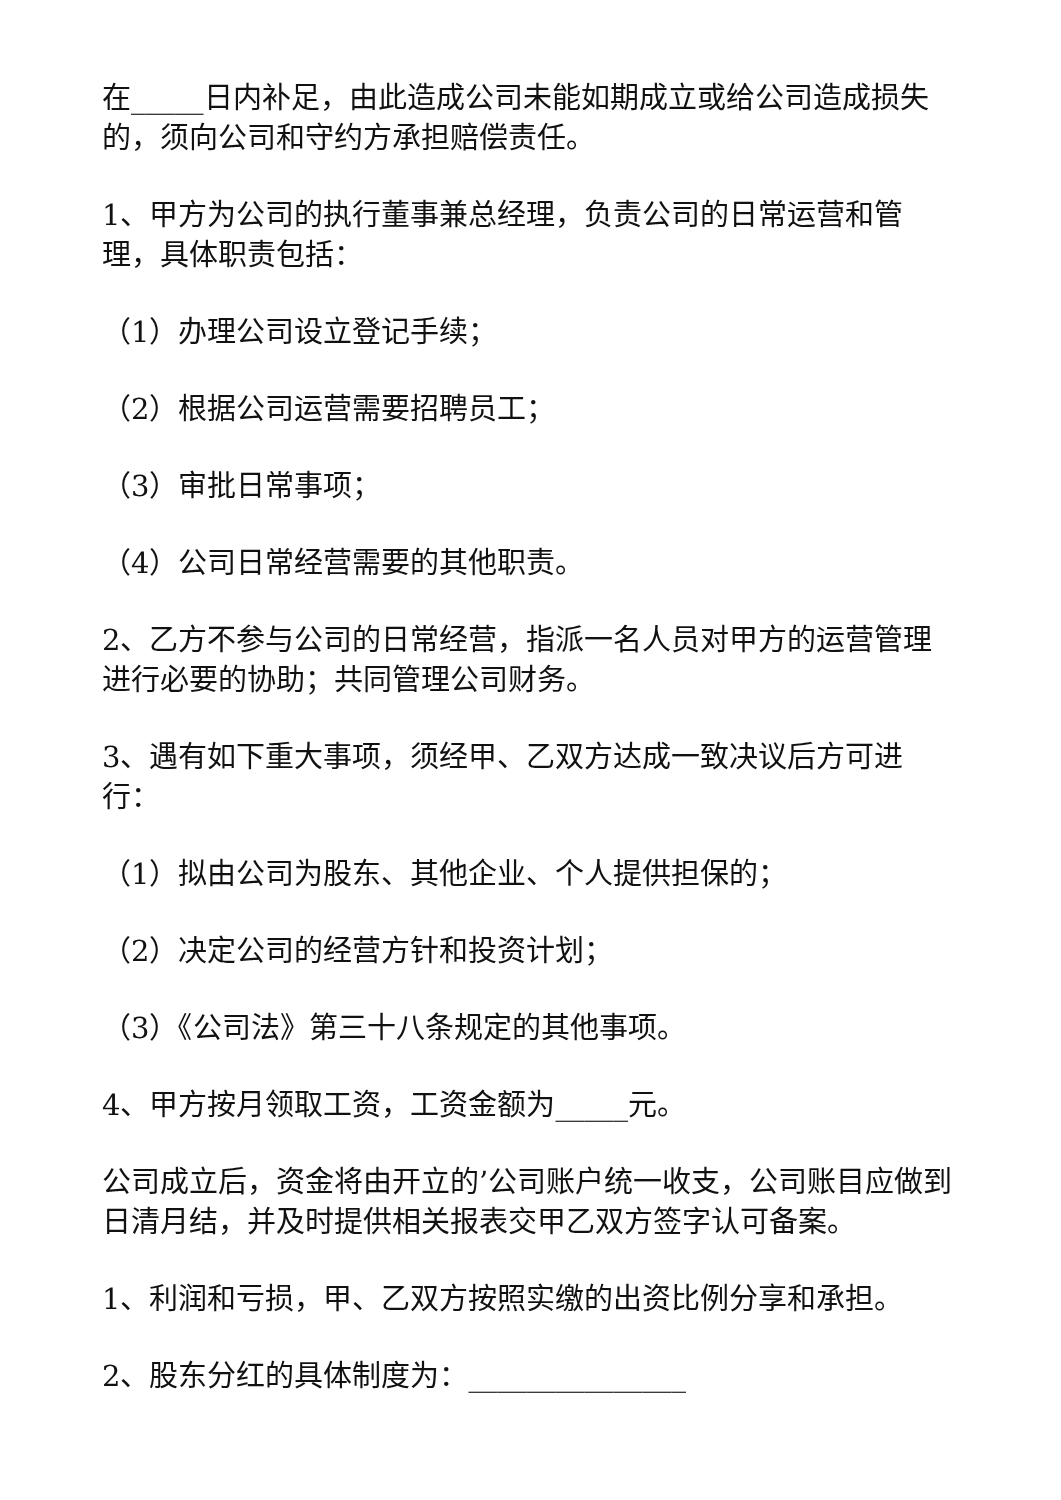在_____日内补足，由此造成公司未能如期成立或给公司造成损失的，须向公司和守约方承担赔偿责任。
1、甲方为公司的执行董事兼总经理，负责公司的日常运营和管理，具体职责包括：
（1）办理公司设立登记手续；
（2）根据公司运营需要招聘员工；
（3）审批日常事项；
（4）公司日常经营需要的其他职责。
2、乙方不参与公司的日常经营，指派一名人员对甲方的运营管理进行必要的协助；共同管理公司财务。
3、遇有如下重大事项，须经甲、乙双方达成一致决议后方可进行：
（1）拟由公司为股东、其他企业、个人提供担保的；
（2）决定公司的经营方针和投资计划；
（3）《公司法》第三十八条规定的其他事项。
4、甲方按月领取工资，工资金额为_____元。
公司成立后，资金将由开立的’公司账户统一收支，公司账目应做到日清月结，并及时提供相关报表交甲乙双方签字认可备案。
1、利润和亏损，甲、乙双方按照实缴的出资比例分享和承担。
2、股东分红的具体制度为：_______________